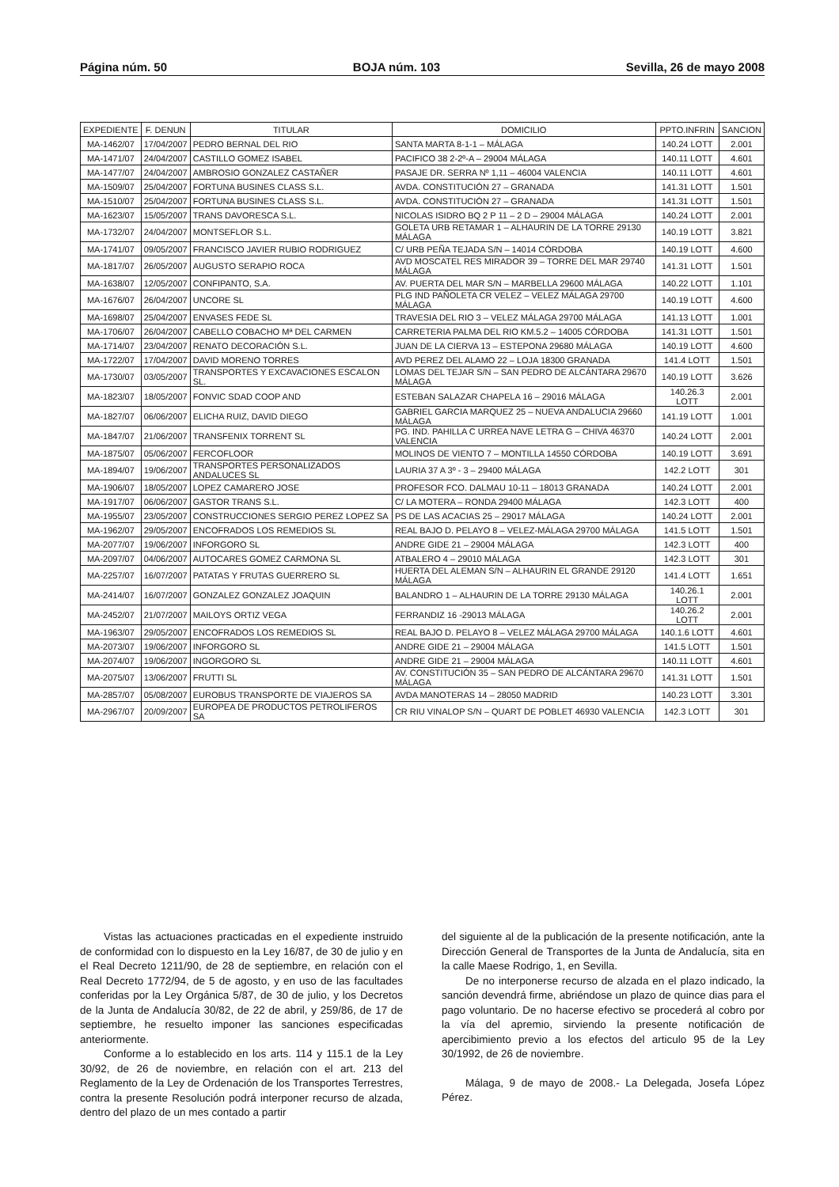Página núm. 50 BOJA núm. 103 Sevilla, 26 de mayo 2008
| EXPEDIENTE | F. DENUN | TITULAR | DOMICILIO | PPTO.INFRIN | SANCION |
| --- | --- | --- | --- | --- | --- |
| MA-1462/07 | 17/04/2007 | PEDRO BERNAL DEL RIO | SANTA MARTA 8-1-1 – MÁLAGA | 140.24 LOTT | 2.001 |
| MA-1471/07 | 24/04/2007 | CASTILLO GOMEZ ISABEL | PACIFICO 38 2-2º-A – 29004 MÁLAGA | 140.11 LOTT | 4.601 |
| MA-1477/07 | 24/04/2007 | AMBROSIO GONZALEZ CASTAÑER | PASAJE DR. SERRA Nº 1,11 – 46004 VALENCIA | 140.11 LOTT | 4.601 |
| MA-1509/07 | 25/04/2007 | FORTUNA BUSINES CLASS S.L. | AVDA. CONSTITUCIÓN 27 – GRANADA | 141.31 LOTT | 1.501 |
| MA-1510/07 | 25/04/2007 | FORTUNA BUSINES CLASS S.L. | AVDA. CONSTITUCIÓN 27 – GRANADA | 141.31 LOTT | 1.501 |
| MA-1623/07 | 15/05/2007 | TRANS DAVORESCA S.L. | NICOLAS ISIDRO BQ 2 P 11 – 2 D – 29004 MÁLAGA | 140.24 LOTT | 2.001 |
| MA-1732/07 | 24/04/2007 | MONTSEFLOR S.L. | GOLETA URB RETAMAR 1 – ALHAURIN DE LA TORRE 29130 MÁLAGA | 140.19 LOTT | 3.821 |
| MA-1741/07 | 09/05/2007 | FRANCISCO JAVIER RUBIO RODRIGUEZ | C/ URB PEÑA TEJADA S/N – 14014 CÓRDOBA | 140.19 LOTT | 4.600 |
| MA-1817/07 | 26/05/2007 | AUGUSTO SERAPIO ROCA | AVD MOSCATEL RES MIRADOR 39 – TORRE DEL MAR 29740 MÁLAGA | 141.31 LOTT | 1.501 |
| MA-1638/07 | 12/05/2007 | CONFIPANTO, S.A. | AV. PUERTA DEL MAR S/N – MARBELLA 29600 MÁLAGA | 140.22 LOTT | 1.101 |
| MA-1676/07 | 26/04/2007 | UNCORE SL | PLG IND PAÑOLETA CR VELEZ – VELEZ MÁLAGA 29700 MÁLAGA | 140.19 LOTT | 4.600 |
| MA-1698/07 | 25/04/2007 | ENVASES FEDE SL | TRAVESIA DEL RIO 3 – VELEZ MÁLAGA 29700 MÁLAGA | 141.13 LOTT | 1.001 |
| MA-1706/07 | 26/04/2007 | CABELLO COBACHO Mª DEL CARMEN | CARRETERIA PALMA DEL RIO KM.5.2 – 14005 CÓRDOBA | 141.31 LOTT | 1.501 |
| MA-1714/07 | 23/04/2007 | RENATO DECORACIÓN S.L. | JUAN DE LA CIERVA 13 – ESTEPONA 29680 MÁLAGA | 140.19 LOTT | 4.600 |
| MA-1722/07 | 17/04/2007 | DAVID MORENO TORRES | AVD PEREZ DEL ALAMO 22 – LOJA 18300 GRANADA | 141.4 LOTT | 1.501 |
| MA-1730/07 | 03/05/2007 | TRANSPORTES Y EXCAVACIONES ESCALON SL. | LOMAS DEL TEJAR S/N – SAN PEDRO DE ALCÁNTARA 29670 MÁLAGA | 140.19 LOTT | 3.626 |
| MA-1823/07 | 18/05/2007 | FONVIC SDAD COOP AND | ESTEBAN SALAZAR CHAPELA 16 – 29016 MÁLAGA | 140.26.3 LOTT | 2.001 |
| MA-1827/07 | 06/06/2007 | ELICHA RUIZ, DAVID DIEGO | GABRIEL GARCIA MARQUEZ 25 – NUEVA ANDALUCIA 29660 MÁLAGA | 141.19 LOTT | 1.001 |
| MA-1847/07 | 21/06/2007 | TRANSFENIX TORRENT SL | PG. IND. PAHILLA C URREA NAVE LETRA G – CHIVA 46370 VALENCIA | 140.24 LOTT | 2.001 |
| MA-1875/07 | 05/06/2007 | FERCOFLOOR | MOLINOS DE VIENTO 7 – MONTILLA 14550 CÓRDOBA | 140.19 LOTT | 3.691 |
| MA-1894/07 | 19/06/2007 | TRANSPORTES PERSONALIZADOS ANDALUCES SL | LAURIA 37 A 3º - 3 – 29400 MÁLAGA | 142.2 LOTT | 301 |
| MA-1906/07 | 18/05/2007 | LOPEZ CAMARERO JOSE | PROFESOR FCO. DALMAU 10-11 – 18013 GRANADA | 140.24 LOTT | 2.001 |
| MA-1917/07 | 06/06/2007 | GASTOR TRANS S.L. | C/ LA MOTERA – RONDA 29400 MÁLAGA | 142.3 LOTT | 400 |
| MA-1955/07 | 23/05/2007 | CONSTRUCCIONES SERGIO PEREZ LOPEZ SA | PS DE LAS ACACIAS 25 – 29017 MÁLAGA | 140.24 LOTT | 2.001 |
| MA-1962/07 | 29/05/2007 | ENCOFRADOS LOS REMEDIOS SL | REAL BAJO D. PELAYO 8 – VELEZ-MÁLAGA 29700 MÁLAGA | 141.5 LOTT | 1.501 |
| MA-2077/07 | 19/06/2007 | INFORGORO SL | ANDRE GIDE 21 – 29004 MÁLAGA | 142.3 LOTT | 400 |
| MA-2097/07 | 04/06/2007 | AUTOCARES GOMEZ CARMONA SL | ATBALERO 4 – 29010 MÁLAGA | 142.3 LOTT | 301 |
| MA-2257/07 | 16/07/2007 | PATATAS Y FRUTAS GUERRERO SL | HUERTA DEL ALEMAN S/N – ALHAURIN EL GRANDE 29120 MÁLAGA | 141.4 LOTT | 1.651 |
| MA-2414/07 | 16/07/2007 | GONZALEZ GONZALEZ JOAQUIN | BALANDRO 1 – ALHAURIN DE LA TORRE 29130 MÁLAGA | 140.26.1 LOTT | 2.001 |
| MA-2452/07 | 21/07/2007 | MAILOYS ORTIZ VEGA | FERRANDIZ 16 -29013 MÁLAGA | 140.26.2 LOTT | 2.001 |
| MA-1963/07 | 29/05/2007 | ENCOFRADOS LOS REMEDIOS SL | REAL BAJO D. PELAYO 8 – VELEZ MÁLAGA 29700 MÁLAGA | 140.1.6 LOTT | 4.601 |
| MA-2073/07 | 19/06/2007 | INFORGORO SL | ANDRE GIDE 21 – 29004 MÁLAGA | 141.5 LOTT | 1.501 |
| MA-2074/07 | 19/06/2007 | INGORGORO SL | ANDRE GIDE 21 – 29004 MÁLAGA | 140.11 LOTT | 4.601 |
| MA-2075/07 | 13/06/2007 | FRUTTI SL | AV. CONSTITUCIÓN 35 – SAN PEDRO DE ALCÁNTARA 29670 MÁLAGA | 141.31 LOTT | 1.501 |
| MA-2857/07 | 05/08/2007 | EUROBUS TRANSPORTE DE VIAJEROS SA | AVDA MANOTERAS 14 – 28050 MADRID | 140.23 LOTT | 3.301 |
| MA-2967/07 | 20/09/2007 | EUROPEA DE PRODUCTOS PETROLIFEROS SA | CR RIU VINALOP S/N – QUART DE POBLET 46930 VALENCIA | 142.3 LOTT | 301 |
Vistas las actuaciones practicadas en el expediente instruido de conformidad con lo dispuesto en la Ley 16/87, de 30 de julio y en el Real Decreto 1211/90, de 28 de septiembre, en relación con el Real Decreto 1772/94, de 5 de agosto, y en uso de las facultades conferidas por la Ley Orgánica 5/87, de 30 de julio, y los Decretos de la Junta de Andalucía 30/82, de 22 de abril, y 259/86, de 17 de septiembre, he resuelto imponer las sanciones especificadas anteriormente.
Conforme a lo establecido en los arts. 114 y 115.1 de la Ley 30/92, de 26 de noviembre, en relación con el art. 213 del Reglamento de la Ley de Ordenación de los Transportes Terrestres, contra la presente Resolución podrá interponer recurso de alzada, dentro del plazo de un mes contado a partir
del siguiente al de la publicación de la presente notificación, ante la Dirección General de Transportes de la Junta de Andalucía, sita en la calle Maese Rodrigo, 1, en Sevilla.
De no interponerse recurso de alzada en el plazo indicado, la sanción devendrá firme, abriéndose un plazo de quince dias para el pago voluntario. De no hacerse efectivo se procederá al cobro por la vía del apremio, sirviendo la presente notificación de apercibimiento previo a los efectos del articulo 95 de la Ley 30/1992, de 26 de noviembre.
Málaga, 9 de mayo de 2008.- La Delegada, Josefa López Pérez.